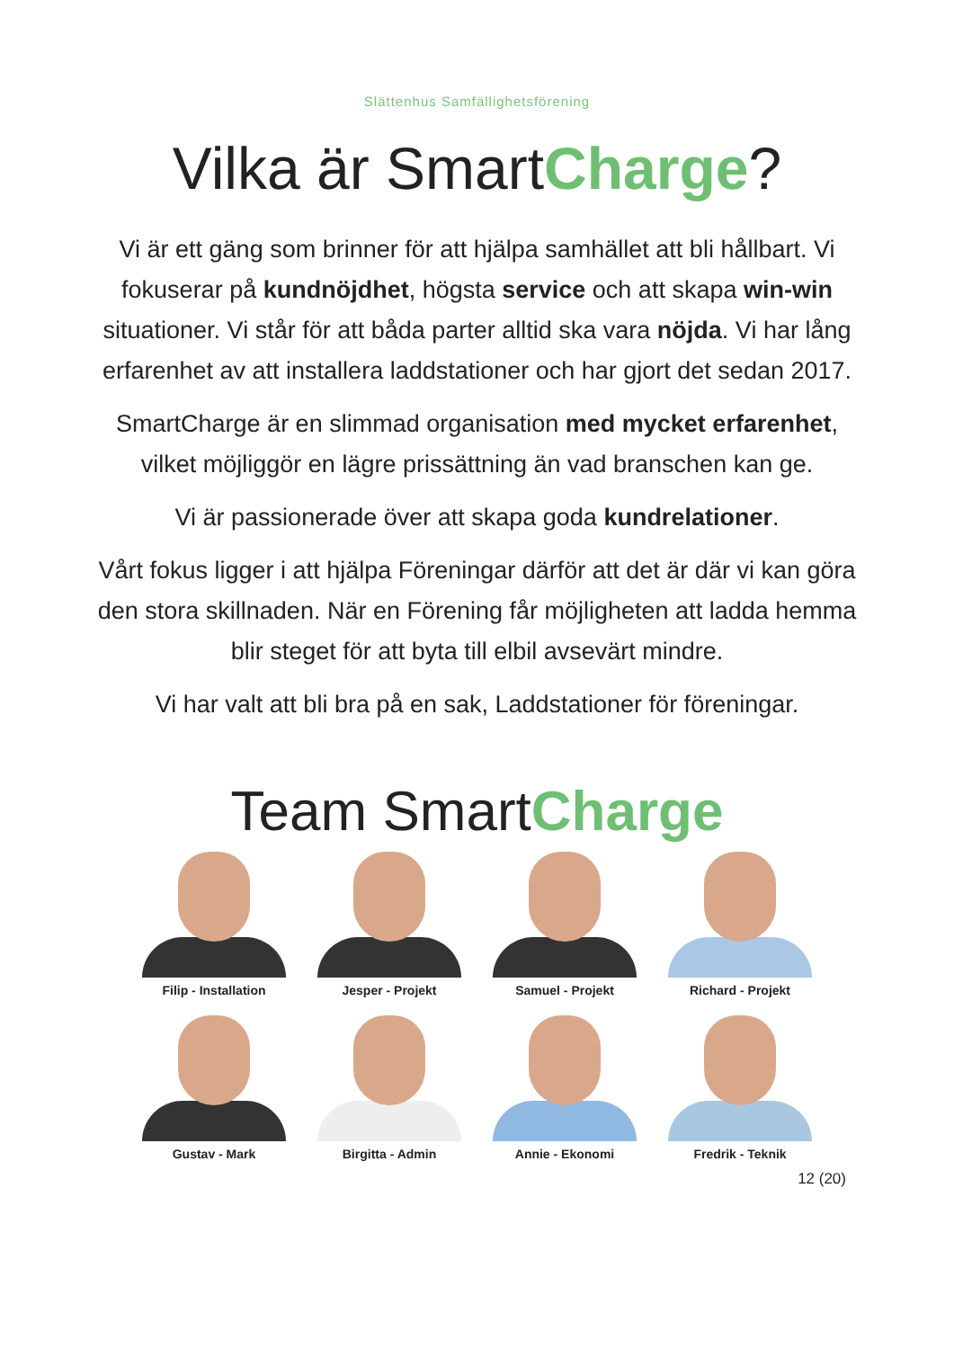Slättenhus Samfällighetsförening
Vilka är SmartCharge?
Vi är ett gäng som brinner för att hjälpa samhället att bli hållbart. Vi fokuserar på kundnöjdhet, högsta service och att skapa win-win situationer. Vi står för att båda parter alltid ska vara nöjda. Vi har lång erfarenhet av att installera laddstationer och har gjort det sedan 2017.
SmartCharge är en slimmad organisation med mycket erfarenhet, vilket möjliggör en lägre prissättning än vad branschen kan ge.
Vi är passionerade över att skapa goda kundrelationer.
Vårt fokus ligger i att hjälpa Föreningar därför att det är där vi kan göra den stora skillnaden. När en Förening får möjligheten att ladda hemma blir steget för att byta till elbil avsevärt mindre.
Vi har valt att bli bra på en sak, Laddstationer för föreningar.
Team SmartCharge
Filip - Installation
Jesper - Projekt
Samuel - Projekt
Richard - Projekt
Gustav - Mark
Birgitta - Admin
Annie - Ekonomi
Fredrik - Teknik
12 (20)